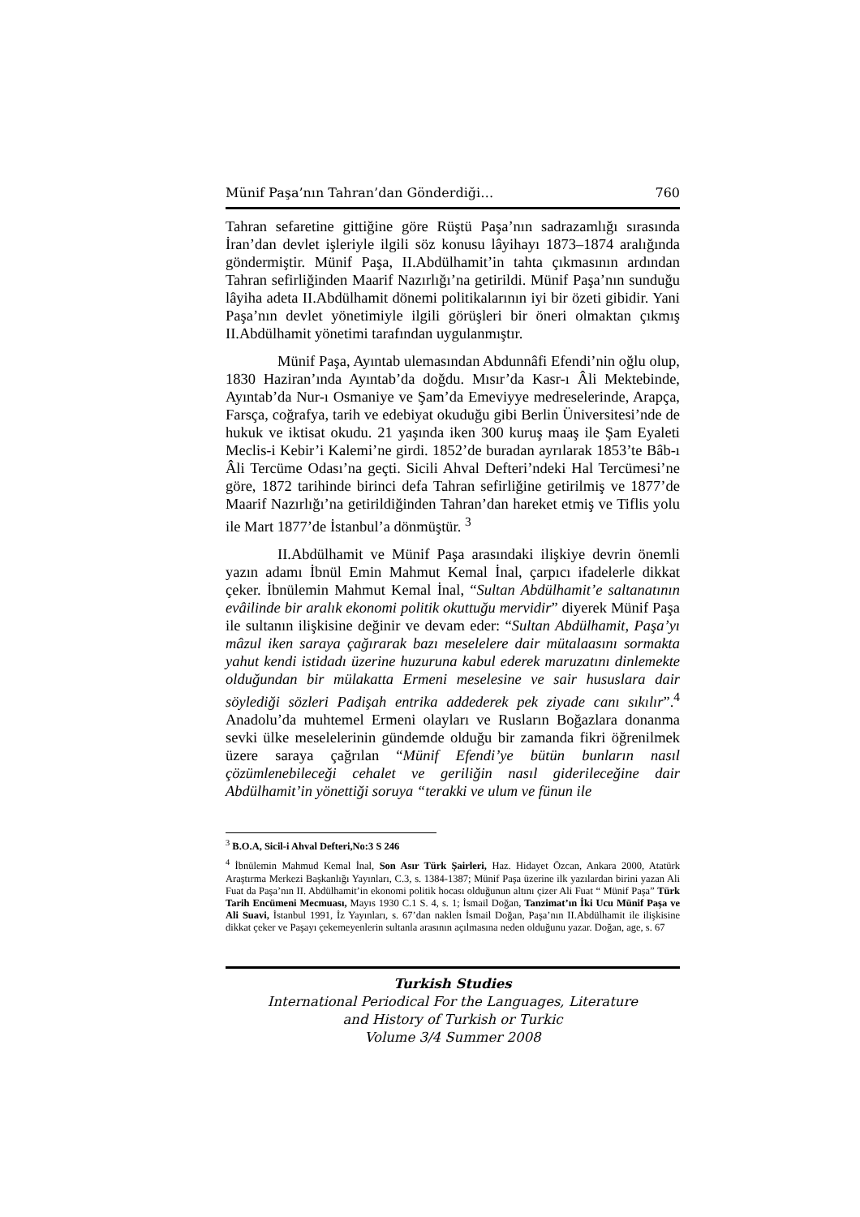Münif Paşa’nın Tahran’dan Gönderdiği… 760
Tahran sefaretine gittiğine göre Rüştü Paşa’nın sadrazamlığı sırasında İran’dan devlet işleriyle ilgili söz konusu lâyihayı 1873–1874 aralığında göndermiştir. Münif Paşa, II.Abdülhamit’in tahta çıkmasının ardından Tahran sefirliğinden Maarif Nazırlığı’na getirildi. Münif Paşa’nın sunduğu lâyiha adeta II.Abdülhamit dönemi politikalarının iyi bir özeti gibidir. Yani Paşa’nın devlet yönetimiyle ilgili görüşleri bir öneri olmaktan çıkmış II.Abdülhamit yönetimi tarafından uygulanmıştır.
Münif Paşa, Ayıntab ulemasından Abdunnâfi Efendi’nin oğlu olup, 1830 Haziran’ında Ayıntab’da doğdu. Mısır’da Kasr-ı Âli Mektebinde, Ayıntab’da Nur-ı Osmaniye ve Şam’da Emeviyye medreselerinde, Arapça, Farsça, coğrafya, tarih ve edebiyat okuduğu gibi Berlin Üniversitesi’nde de hukuk ve iktisat okudu. 21 yaşında iken 300 kuruş maaş ile Şam Eyaleti Meclis-i Kebir’i Kalemi’ne girdi. 1852’de buradan ayrılarak 1853’te Bâb-ı Âli Tercüme Odası’na geçti. Sicili Ahval Defteri’ndeki Hal Tercümesi’ne göre, 1872 tarihinde birinci defa Tahran sefirliğine getirilmiş ve 1877’de Maarif Nazırlığı’na getirildiğinden Tahran’dan hareket etmiş ve Tiflis yolu ile Mart 1877’de İstanbul’a dönmüştür. <sup>3</sup>
II.Abdülhamit ve Münif Paşa arasındaki ilişkiye devrin önemli yazın adamı İbnül Emin Mahmut Kemal İnal, çarpıcı ifadelerle dikkat çeker. İbnülemin Mahmut Kemal İnal, “Sultan Abdülhamit’e saltanatının evâilinde bir aralık ekonomi politik okuttuğu mervidir” diyerek Münif Paşa ile sultanın ilişkisine değinir ve devam eder: “Sultan Abdülhamit, Paşa’yı mâzul iken saraya çağırarak bazı meselelere dair mütalaasını sormakta yahut kendi istidadı üzerine huzuruna kabul ederek maruzatını dinlemekte olduğundan bir mülakatta Ermeni meselesine ve sair hususlara dair söylediği sözleri Padişah entrika addederek pek ziyade canı sıkılır”.<sup>4</sup> Anadolu’da muhtemel Ermeni olayları ve Rusların Boğazlara donanma sevki ülke meselelerinin gündemde olduğu bir zamanda fikri öğrenilmek üzere saraya çağrılan “Münif Efendi’ye bütün bunların nasıl çözümlenebileceği cehalet ve geriliğin nasıl giderileceğine dair Abdülhamit’in yönettiği soruya “terakki ve ulum ve fünun ile
<sup>3</sup> B.O.A, Sicil-i Ahval Defteri,No:3 S 246
<sup>4</sup> İbnülemin Mahmud Kemal İnal, Son Asır Türk Şairleri, Haz. Hidayet Özcan, Ankara 2000, Atatürk Araştırma Merkezi Başkanlığı Yayınları, C.3, s. 1384-1387; Münif Paşa üzerine ilk yazılardan birini yazan Ali Fuat da Paşa’nın II. Abdülhamit’in ekonomi politik hocası olduğunun altını çizer Ali Fuat “ Münif Paşa” Türk Tarih Encümeni Mecmuası, Mayıs 1930 C.1 S. 4, s. 1; İsmail Doğan, Tanzimat’ın İki Ucu Münif Paşa ve Ali Suavi, İstanbul 1991, İz Yayınları, s. 67’dan naklen İsmail Doğan, Paşa’nın II.Abdülhamit ile ilişkisine dikkat çeker ve Paşayı çekemeyenlerin sultanla arasının açılmasına neden olduğunu yazar. Doğan, age, s. 67
Turkish Studies
International Periodical For the Languages, Literature
and History of Turkish or Turkic
Volume 3/4 Summer 2008